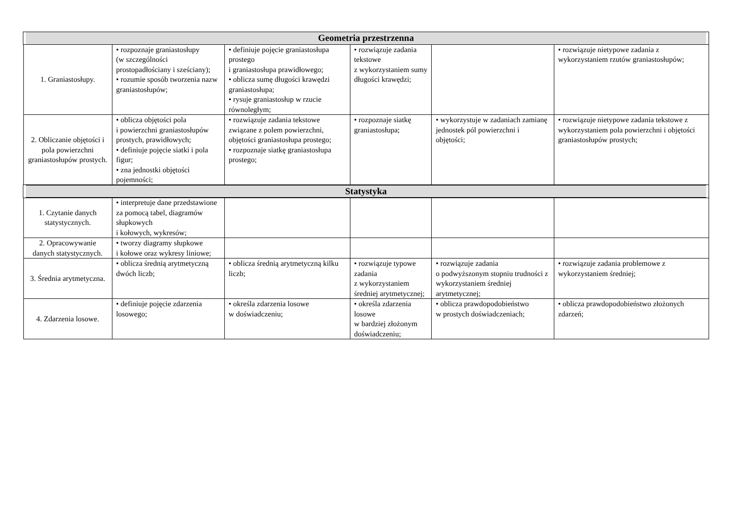| Geometria przestrzenna | | | | | |
| --- | --- | --- | --- | --- | --- |
| 1. Graniastosłupy. | • rozpoznaje graniastosłupy (w szczególności prostopadłościany i sześciany); • rozumie sposób tworzenia nazw graniastosłupów; | • definiuje pojęcie graniastosłupa prostego i graniastosłupa prawidłowego; • oblicza sumę długości krawędzi graniastosłupa; • rysuje graniastosłup w rzucie równoległym; | • rozwiązuje zadania tekstowe z wykorzystaniem sumy długości krawędzi; | | • rozwiązuje nietypowe zadania z wykorzystaniem rzutów graniastosłupów; |
| 2. Obliczanie objętości i pola powierzchni graniastosłupów prostych. | • oblicza objętości pola i powierzchni graniastosłupów prostych, prawidłowych; • definiuje pojęcie siatki i pola figur; • zna jednostki objętości pojemności; | • rozwiązuje zadania tekstowe związane z polem powierzchni, objętości graniastosłupa prostego; • rozpoznaje siatkę graniastosłupa prostego; | • rozpoznaje siatkę graniastosłupa; | • wykorzystuje w zadaniach zamianę jednostek pól powierzchni i objętości; | • rozwiązuje nietypowe zadania tekstowe z wykorzystaniem pola powierzchni i objętości graniastosłupów prostych; |
| Statystyka | | | | | |
| 1. Czytanie danych statystycznych. | • interpretuje dane przedstawione za pomocą tabel, diagramów słupkowych i kołowych, wykresów; | | | | |
| 2. Opracowywanie danych statystycznych. | • tworzy diagramy słupkowe i kołowe oraz wykresy liniowe; | | | | |
| 3. Średnia arytmetyczna. | • oblicza średnią arytmetyczną dwóch liczb; | • oblicza średnią arytmetyczną kilku liczb; | • rozwiązuje typowe zadania z wykorzystaniem średniej arytmetycznej; | • rozwiązuje zadania o podwyższonym stopniu trudności z wykorzystaniem średniej arytmetycznej; | • rozwiązuje zadania problemowe z wykorzystaniem średniej; |
| 4. Zdarzenia losowe. | • definiuje pojęcie zdarzenia losowego; | • określa zdarzenia losowe w doświadczeniu; | • określa zdarzenia losowe w bardziej złożonym doświadczeniu; | • oblicza prawdopodobieństwo w prostych doświadczeniach; | • oblicza prawdopodobieństwo złożonych zdarzeń; |